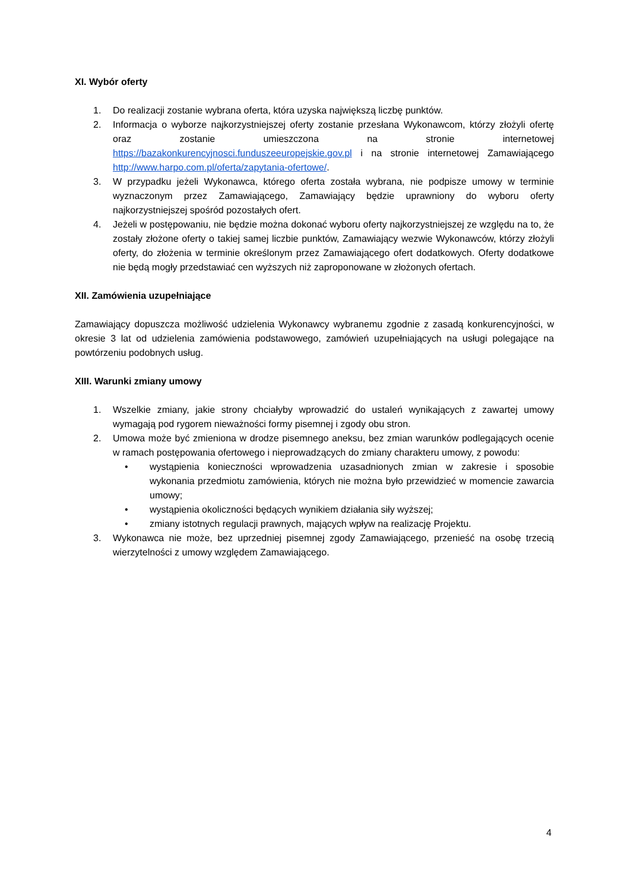XI. Wybór oferty
1. Do realizacji zostanie wybrana oferta, która uzyska największą liczbę punktów.
2. Informacja o wyborze najkorzystniejszej oferty zostanie przesłana Wykonawcom, którzy złożyli ofertę oraz zostanie umieszczona na stronie internetowej https://bazakonkurencyjnosci.funduszeeuropejskie.gov.pl i na stronie internetowej Zamawiającego http://www.harpo.com.pl/oferta/zapytania-ofertowe/.
3. W przypadku jeżeli Wykonawca, którego oferta została wybrana, nie podpisze umowy w terminie wyznaczonym przez Zamawiającego, Zamawiający będzie uprawniony do wyboru oferty najkorzystniejszej spośród pozostałych ofert.
4. Jeżeli w postępowaniu, nie będzie można dokonać wyboru oferty najkorzystniejszej ze względu na to, że zostały złożone oferty o takiej samej liczbie punktów, Zamawiający wezwie Wykonawców, którzy złożyli oferty, do złożenia w terminie określonym przez Zamawiającego ofert dodatkowych. Oferty dodatkowe nie będą mogły przedstawiać cen wyższych niż zaproponowane w złożonych ofertach.
XII. Zamówienia uzupełniające
Zamawiający dopuszcza możliwość udzielenia Wykonawcy wybranemu zgodnie z zasadą konkurencyjności, w okresie 3 lat od udzielenia zamówienia podstawowego, zamówień uzupełniających na usługi polegające na powtórzeniu podobnych usług.
XIII. Warunki zmiany umowy
1. Wszelkie zmiany, jakie strony chciałyby wprowadzić do ustaleń wynikających z zawartej umowy wymagają pod rygorem nieważności formy pisemnej i zgody obu stron.
2. Umowa może być zmieniona w drodze pisemnego aneksu, bez zmian warunków podlegających ocenie w ramach postępowania ofertowego i nieprowadzących do zmiany charakteru umowy, z powodu:
• wystąpienia konieczności wprowadzenia uzasadnionych zmian w zakresie i sposobie wykonania przedmiotu zamówienia, których nie można było przewidzieć w momencie zawarcia umowy;
• wystąpienia okoliczności będących wynikiem działania siły wyższej;
• zmiany istotnych regulacji prawnych, mających wpływ na realizację Projektu.
3. Wykonawca nie może, bez uprzedniej pisemnej zgody Zamawiającego, przenieść na osobę trzecią wierzytelności z umowy względem Zamawiającego.
4